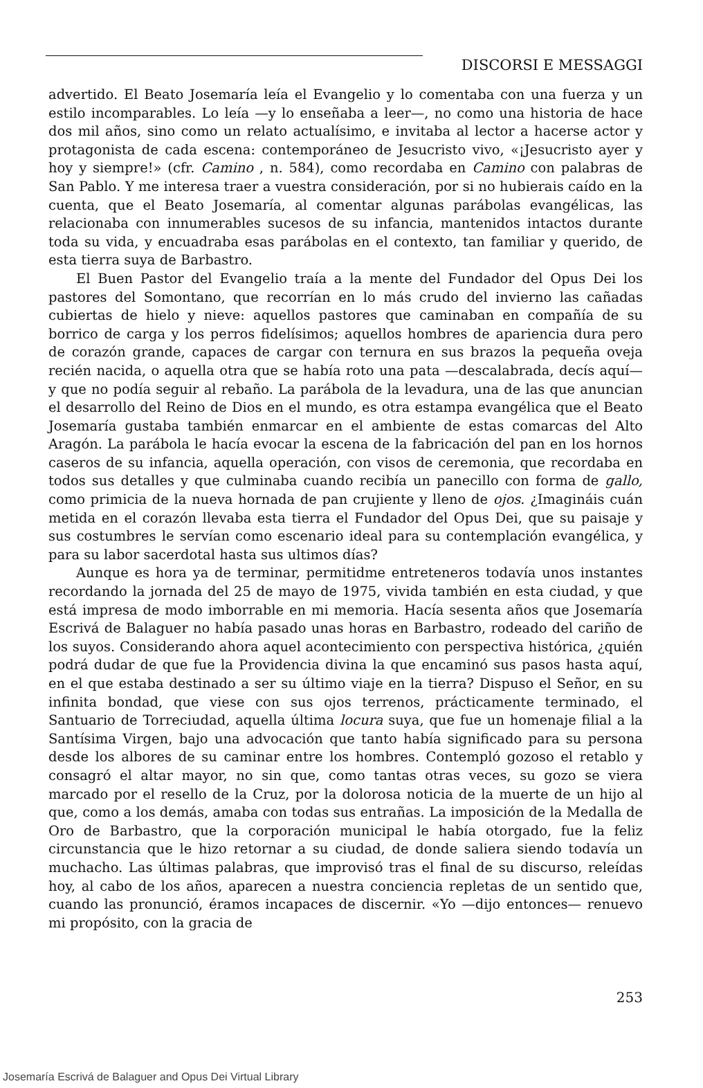DISCORSI E MESSAGGI
advertido. El Beato Josemaría leía el Evangelio y lo comentaba con una fuerza y un estilo incomparables. Lo leía —y lo enseñaba a leer—, no como una historia de hace dos mil años, sino como un relato actualísimo, e invitaba al lector a hacerse actor y protagonista de cada escena: contemporáneo de Jesucristo vivo, «¡Jesucristo ayer y hoy y siempre!» (cfr. Camino , n. 584), como recordaba en Camino con palabras de San Pablo. Y me interesa traer a vuestra consideración, por si no hubierais caído en la cuenta, que el Beato Josemaría, al comentar algunas parábolas evangélicas, las relacionaba con innumerables sucesos de su infancia, mantenidos intactos durante toda su vida, y encuadraba esas parábolas en el contexto, tan familiar y querido, de esta tierra suya de Barbastro.
El Buen Pastor del Evangelio traía a la mente del Fundador del Opus Dei los pastores del Somontano, que recorrían en lo más crudo del invierno las cañadas cubiertas de hielo y nieve: aquellos pastores que caminaban en compañía de su borrico de carga y los perros fidelísimos; aquellos hombres de apariencia dura pero de corazón grande, capaces de cargar con ternura en sus brazos la pequeña oveja recién nacida, o aquella otra que se había roto una pata —descalabrada, decís aquí— y que no podía seguir al rebaño. La parábola de la levadura, una de las que anuncian el desarrollo del Reino de Dios en el mundo, es otra estampa evangélica que el Beato Josemaría gustaba también enmarcar en el ambiente de estas comarcas del Alto Aragón. La parábola le hacía evocar la escena de la fabricación del pan en los hornos caseros de su infancia, aquella operación, con visos de ceremonia, que recordaba en todos sus detalles y que culminaba cuando recibía un panecillo con forma de gallo, como primicia de la nueva hornada de pan crujiente y lleno de ojos. ¿Imagináis cuán metida en el corazón llevaba esta tierra el Fundador del Opus Dei, que su paisaje y sus costumbres le servían como escenario ideal para su contemplación evangélica, y para su labor sacerdotal hasta sus ultimos días?
Aunque es hora ya de terminar, permitidme entreteneros todavía unos instantes recordando la jornada del 25 de mayo de 1975, vivida también en esta ciudad, y que está impresa de modo imborrable en mi memoria. Hacía sesenta años que Josemaría Escrivá de Balaguer no había pasado unas horas en Barbastro, rodeado del cariño de los suyos. Considerando ahora aquel acontecimiento con perspectiva histórica, ¿quién podrá dudar de que fue la Providencia divina la que encaminó sus pasos hasta aquí, en el que estaba destinado a ser su último viaje en la tierra? Dispuso el Señor, en su infinita bondad, que viese con sus ojos terrenos, prácticamente terminado, el Santuario de Torreciudad, aquella última locura suya, que fue un homenaje filial a la Santísima Virgen, bajo una advocación que tanto había significado para su persona desde los albores de su caminar entre los hombres. Contempló gozoso el retablo y consagró el altar mayor, no sin que, como tantas otras veces, su gozo se viera marcado por el resello de la Cruz, por la dolorosa noticia de la muerte de un hijo al que, como a los demás, amaba con todas sus entrañas. La imposición de la Medalla de Oro de Barbastro, que la corporación municipal le había otorgado, fue la feliz circunstancia que le hizo retornar a su ciudad, de donde saliera siendo todavía un muchacho. Las últimas palabras, que improvisó tras el final de su discurso, releídas hoy, al cabo de los años, aparecen a nuestra conciencia repletas de un sentido que, cuando las pronunció, éramos incapaces de discernir. «Yo —dijo entonces— renuevo mi propósito, con la gracia de
253
Josemaría Escrivá de Balaguer and Opus Dei Virtual Library